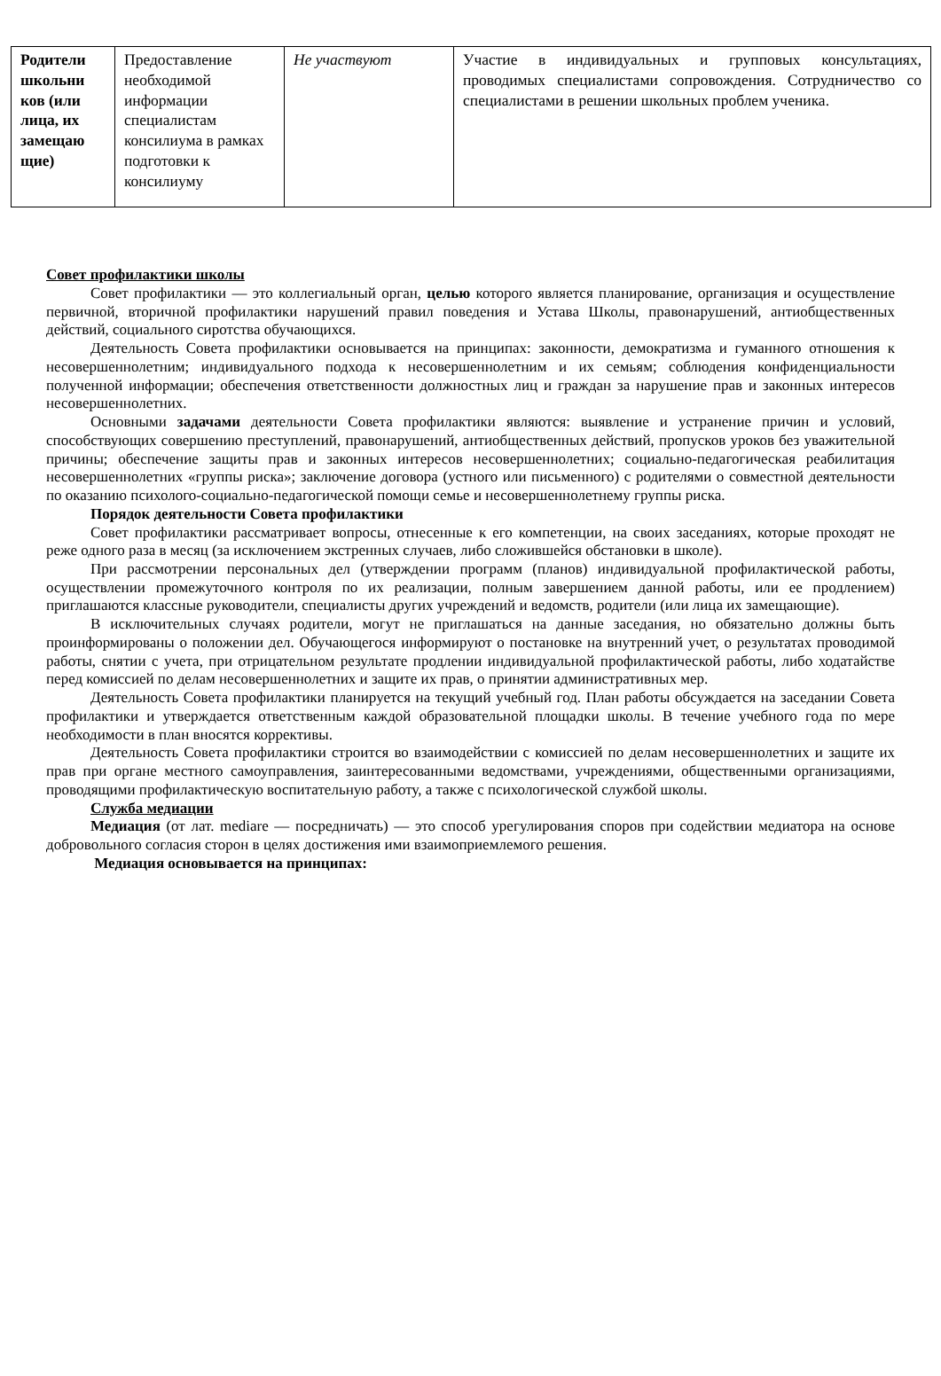| Родители школьни ков (или лица, их замещаю щие) | Предоставление необходимой информации специалистам консилиума в рамках подготовки к консилиуму | Не участвуют | Участие в индивидуальных и групповых консультациях, проводимых специалистами сопровождения. Сотрудничество со специалистами в решении школьных проблем ученика. |
Совет профилактики школы
Совет профилактики — это коллегиальный орган, целью которого является планирование, организация и осуществление первичной, вторичной профилактики нарушений правил поведения и Устава Школы, правонарушений, антиобщественных действий, социального сиротства обучающихся.
Деятельность Совета профилактики основывается на принципах: законности, демократизма и гуманного отношения к несовершеннолетним; индивидуального подхода к несовершеннолетним и их семьям; соблюдения конфиденциальности полученной информации; обеспечения ответственности должностных лиц и граждан за нарушение прав и законных интересов несовершеннолетних.
Основными задачами деятельности Совета профилактики являются: выявление и устранение причин и условий, способствующих совершению преступлений, правонарушений, антиобщественных действий, пропусков уроков без уважительной причины; обеспечение защиты прав и законных интересов несовершеннолетних; социально-педагогическая реабилитация несовершеннолетних «группы риска»; заключение договора (устного или письменного) с родителями о совместной деятельности по оказанию психолого-социально-педагогической помощи семье и несовершеннолетнему группы риска.
Порядок деятельности Совета профилактики
Совет профилактики рассматривает вопросы, отнесенные к его компетенции, на своих заседаниях, которые проходят не реже одного раза в месяц (за исключением экстренных случаев, либо сложившейся обстановки в школе).
При рассмотрении персональных дел (утверждении программ (планов) индивидуальной профилактической работы, осуществлении промежуточного контроля по их реализации, полным завершением данной работы, или ее продлением) приглашаются классные руководители, специалисты других учреждений и ведомств, родители (или лица их замещающие).
В исключительных случаях родители, могут не приглашаться на данные заседания, но обязательно должны быть проинформированы о положении дел. Обучающегося информируют о постановке на внутренний учет, о результатах проводимой работы, снятии с учета, при отрицательном результате продлении индивидуальной профилактической работы, либо ходатайстве перед комиссией по делам несовершеннолетних и защите их прав, о принятии административных мер.
Деятельность Совета профилактики планируется на текущий учебный год. План работы обсуждается на заседании Совета профилактики и утверждается ответственным каждой образовательной площадки школы. В течение учебного года по мере необходимости в план вносятся коррективы.
Деятельность Совета профилактики строится во взаимодействии с комиссией по делам несовершеннолетних и защите их прав при органе местного самоуправления, заинтересованными ведомствами, учреждениями, общественными организациями, проводящими профилактическую воспитательную работу, а также с психологической службой школы.
Служба медиации
Медиация (от лат. mediare — посредничать) — это способ урегулирования споров при содействии медиатора на основе добровольного согласия сторон в целях достижения ими взаимоприемлемого решения.
Медиация основывается на принципах: